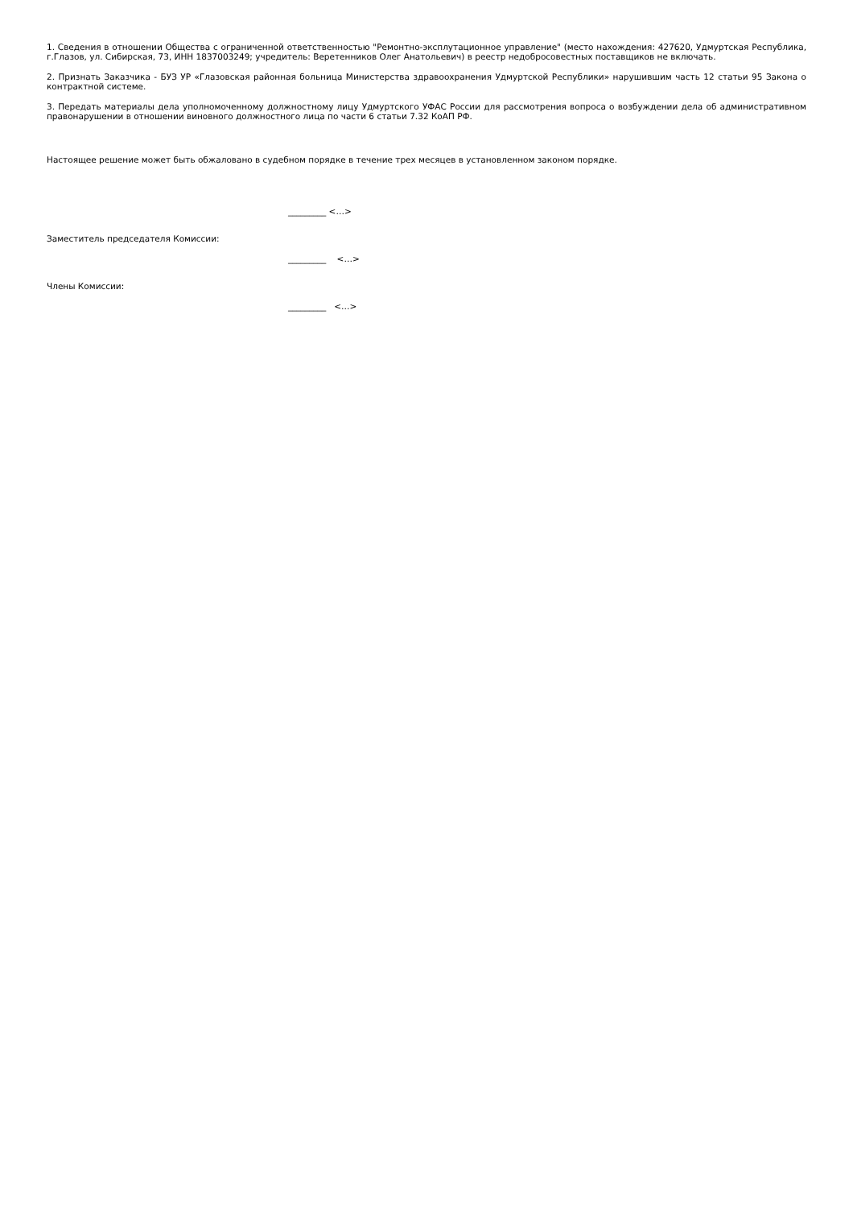1. Сведения в отношении Общества с ограниченной ответственностью "Ремонтно-эксплутационное управление" (место нахождения: 427620, Удмуртская Республика, г.Глазов, ул. Сибирская, 73, ИНН 1837003249; учредитель: Веретенников Олег Анатольевич) в реестр недобросовестных поставщиков не включать.
2. Признать Заказчика - БУЗ УР «Глазовская районная больница Министерства здравоохранения Удмуртской Республики» нарушившим часть 12 статьи 95 Закона о контрактной системе.
3. Передать материалы дела уполномоченному должностному лицу Удмуртского УФАС России для рассмотрения вопроса о возбуждении дела об административном правонарушении в отношении виновного должностного лица по части 6 статьи 7.32 КоАП РФ.
Настоящее решение может быть обжаловано в судебном порядке в течение трех месяцев в установленном законом порядке.
_________ <…>
Заместитель председателя Комиссии:
_________ <…>
Члены Комиссии:
_________ <…>